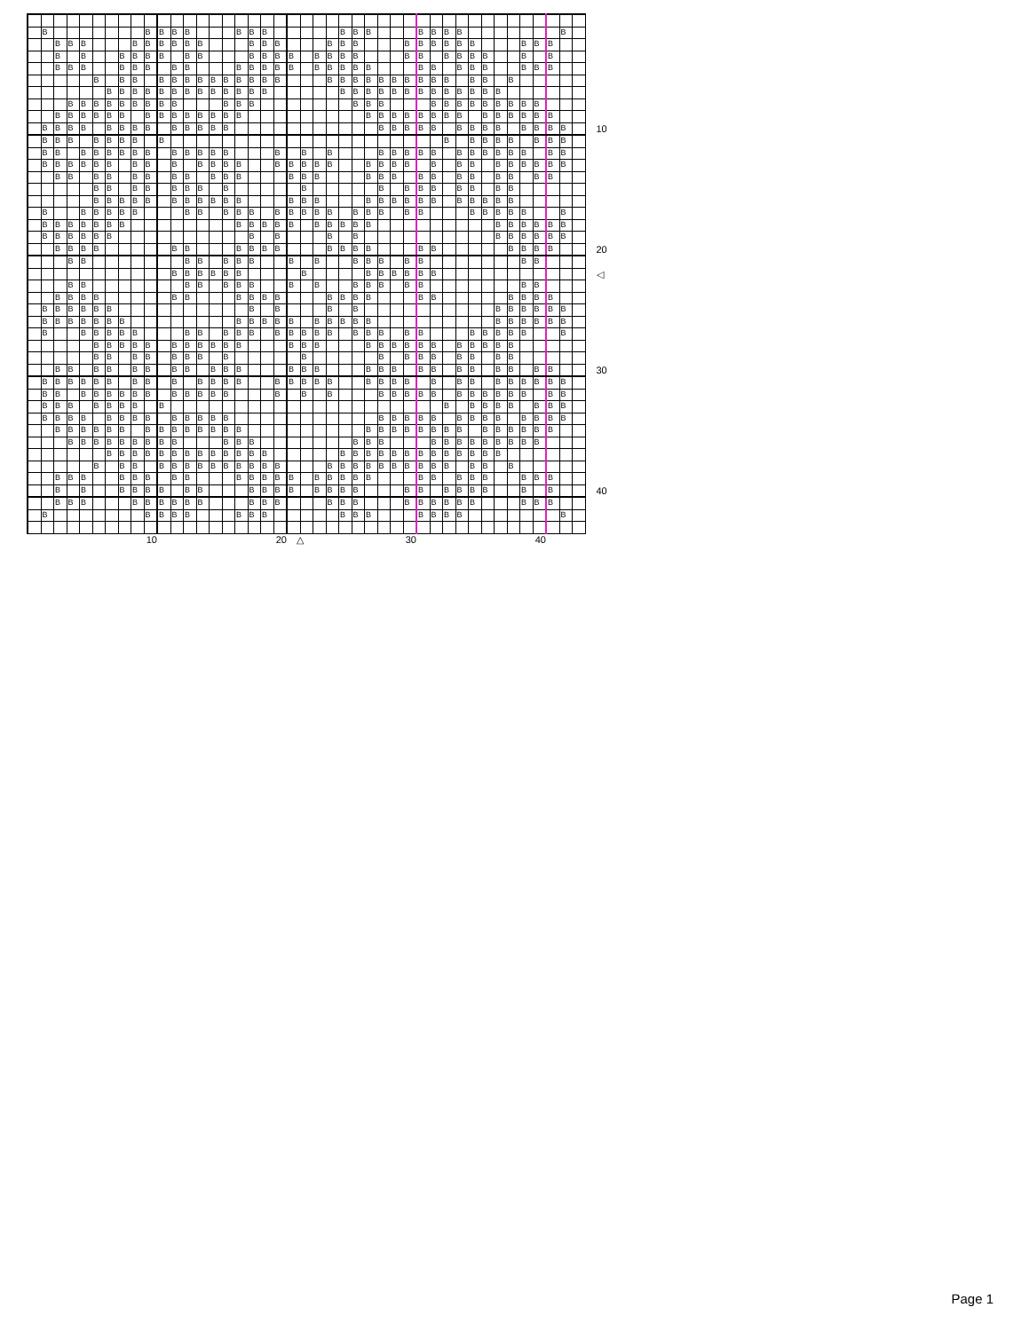| | B | | | | | | | | B | B | B | B | | | | B | B | B | | | | | | B | B | B | | | | B | B | B | B | | | | | | | | B | | |
| | | B | B | B | | | | B | B | B | B | B | B | | | | B | B | B | | | | B | B | B | | | | B | B | B | B | B | B | | | | B | B | B | | | |
| | | B | | B | | | B | B | B | B | | B | B | | | | B | B | B | B | | B | B | B | B | | | | B | B | | B | B | B | B | | | B | | B | | | |
| | | B | B | B | | | B | B | B | | B | B | | | | B | B | B | B | B | | B | B | B | B | B | | | | B | B | | B | B | B | | | B | B | B | | | |
| | | | | | B | | B | B | | B | B | B | B | B | B | B | B | B | B | | | | B | B | B | B | B | B | B | B | B | B | | B | B | | B | | | | | | |
| | | | | | | B | B | B | B | B | B | B | B | B | B | B | B | B | | | | | | B | B | B | B | B | B | B | B | B | B | B | B | B | | | | | | | |
| | | | B | B | B | B | B | B | B | B | B | | | | B | B | B | | | | | | | | B | B | B | | | | B | B | B | B | B | B | B | B | B | | | | |
| | | B | B | B | B | B | B | | B | B | B | B | B | B | B | B | | | | | | | | | | B | B | B | B | B | B | B | B | | B | B | B | B | B | B | | | |
| | B | B | B | B | | B | B | B | B | | B | B | B | B | B | | | | | | | | | | | | B | B | B | B | B | | B | B | B | B | | B | B | B | B | | 10 |
| | B | B | B | | B | B | B | B | | B | | | | | | | | | | | | | | | | | | | | | | B | | B | B | B | B | | B | B | B | | |
| | B | B | | B | B | B | B | B | B | | B | B | B | B | B | | | | B | | B | | B | | | | B | B | B | B | B | | B | B | B | B | B | B | | B | B | | |
| | B | B | B | B | B | B | | B | B | | B | | B | B | B | B | | | B | B | B | B | B | | | B | B | B | B | | B | | B | B | | B | B | B | B | B | B | | |
| | | B | B | | B | B | | B | B | | B | B | | B | B | B | | | | B | B | B | | | | B | B | B | | B | B | | B | B | | B | B | | B | B | | | |
| | | | | | B | B | | B | B | | B | B | B | | B | | | | | | B | | | | | | B | | B | B | B | | B | B | | B | B | | | | | | |
| | | | | | B | B | B | B | B | | B | B | B | B | B | B | | | | B | B | B | | | | B | B | B | B | B | B | | B | B | B | B | B | | | | | | |
| | B | | | B | B | B | B | B | | | | B | B | | B | B | B | | B | B | B | B | B | | B | B | B | | B | B | | | | B | B | B | B | B | | | B | | |
| | B | B | B | B | B | B | B | | | | | | | | | B | B | B | B | B | | B | B | B | B | B | | | | | | | | | | B | B | B | B | B | B | | |
| | B | B | B | B | B | B | | | | | | | | | | | B | | B | | | | B | | B | | | | | | | | | | | B | B | B | B | B | B | | |
| | | B | B | B | B | | | | | | B | B | | | | B | B | B | B | | | | B | B | B | B | | | | B | B | | | | | | B | B | B | B | | | 20 |
| | | | B | B | | | | | | | | B | B | | B | B | B | | | B | | B | | | B | B | B | | B | B | | | | | | | | B | B | | | | |
| | | | | | | | | | | | B | B | B | B | B | B | | | | | B | | | | | B | B | B | B | B | B | | | | | | | | | | | | ◁ |
| | | | B | B | | | | | | | | B | B | | B | B | B | | | B | | B | | | B | B | B | | B | B | | | | | | | | B | B | | | | |
| | | B | B | B | B | | | | | | B | B | | | | B | B | B | B | | | | B | B | B | B | | | | B | B | | | | | | B | B | B | B | | | |
| | B | B | B | B | B | B | | | | | | | | | | | B | | B | | | | B | | B | | | | | | | | | | | B | B | B | B | B | B | | |
| | B | B | B | B | B | B | B | | | | | | | | | B | B | B | B | B | | B | B | B | B | B | | | | | | | | | | B | B | B | B | B | B | | |
| | B | | | B | B | B | B | B | | | | B | B | | B | B | B | | B | B | B | B | B | | B | B | B | | B | B | | | | B | B | B | B | B | | | B | | |
| | | | | | B | B | B | B | B | | B | B | B | B | B | B | | | | B | B | B | | | | B | B | B | B | B | B | | B | B | B | B | B | | | | | | |
| | | | | | B | B | | B | B | | B | B | B | | B | | | | | | B | | | | | | B | | B | B | B | | B | B | | B | B | | | | | | |
| | | B | B | | B | B | | B | B | | B | B | | B | B | B | | | | B | B | B | | | | B | B | B | | B | B | | B | B | | B | B | | B | B | | | 30 |
| | B | B | B | B | B | B | | B | B | | B | | B | B | B | B | | | B | B | B | B | B | | | B | B | B | B | | B | | B | B | | B | B | B | B | B | B | | |
| | B | B | | B | B | B | B | B | B | | B | B | B | B | B | | | | B | | B | | B | | | | B | B | B | B | B | | B | B | B | B | B | B | | B | B | | |
| | B | B | B | | B | B | B | B | | B | | | | | | | | | | | | | | | | | | | | | | B | | B | B | B | B | | B | B | B | | |
| | B | B | B | B | | B | B | B | B | | B | B | B | B | B | | | | | | | | | | | | B | B | B | B | B | | B | B | B | B | | B | B | B | B | | |
| | | B | B | B | B | B | B | | B | B | B | B | B | B | B | B | | | | | | | | | | B | B | B | B | B | B | B | B | | B | B | B | B | B | B | | | |
| | | | B | B | B | B | B | B | B | B | B | | | | B | B | B | | | | | | | | B | B | B | | | | B | B | B | B | B | B | B | B | B | | | | |
| | | | | | | B | B | B | B | B | B | B | B | B | B | B | B | B | | | | | | B | B | B | B | B | B | B | B | B | B | B | B | B | | | | | | | |
| | | | | | B | | B | B | | B | B | B | B | B | B | B | B | B | B | | | | B | B | B | B | B | B | B | B | B | B | | B | B | | B | | | | | | |
| | | B | B | B | | | B | B | B | | B | B | | | | B | B | B | B | B | | B | B | B | B | B | | | | B | B | | B | B | B | | | B | B | B | | | |
| | | B | | B | | | B | B | B | B | | B | B | | | | B | B | B | B | | B | B | B | B | | | | B | B | | B | B | B | B | | | B | | B | | | 40 |
| | | B | B | B | | | | B | B | B | B | B | B | | | | B | B | B | | | | B | B | B | | | | B | B | B | B | B | B | | | | B | B | B | | | |
| | B | | | | | | | | B | B | B | B | | | | B | B | B | | | | | | B | B | B | | | | B | B | B | B | | | | | | | | B | | |
| 10 | | | | | | | | | | 20 | | | | | | | | | | △ | | 30 | | | | | | | | 40 | | | | | | | | | | | | | |
Page 1